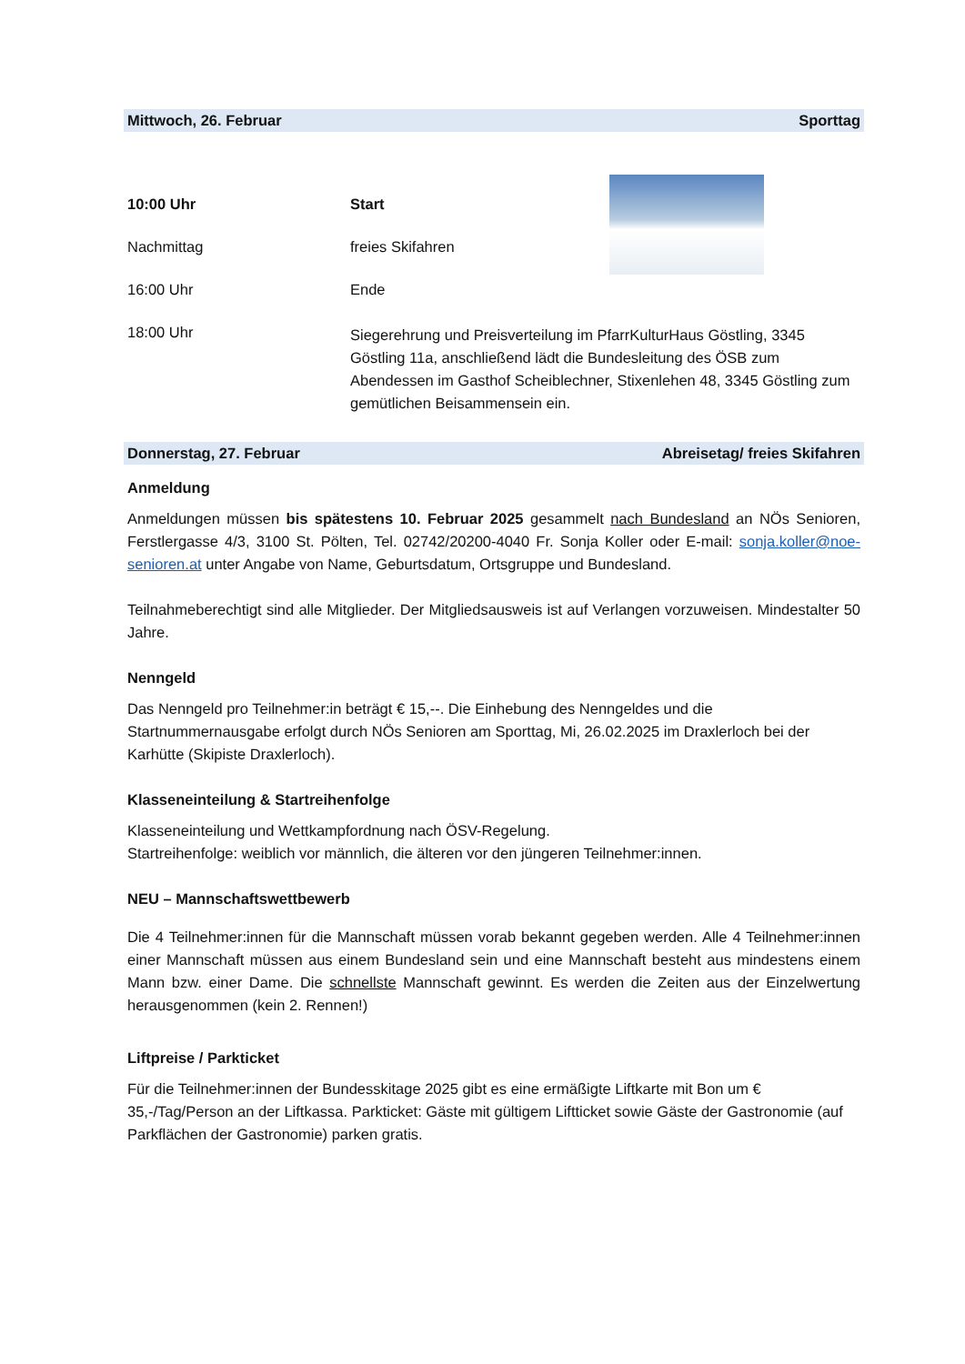Mittwoch, 26. Februar Sporttag
10:00 Uhr Start
Nachmittag freies Skifahren
16:00 Uhr Ende
18:00 Uhr
Siegerehrung und Preisverteilung im PfarrKulturHaus Göstling, 3345 Göstling 11a, anschließend lädt die Bundesleitung des ÖSB zum Abendessen im Gasthof Scheiblechner, Stixenlehen 48, 3345 Göstling zum gemütlichen Beisammensein ein.
Donnerstag, 27. Februar Abreisetag/ freies Skifahren
Anmeldung
Anmeldungen müssen bis spätestens 10. Februar 2025 gesammelt nach Bundesland an NÖs Senioren, Ferstlergasse 4/3, 3100 St. Pölten, Tel. 02742/20200-4040 Fr. Sonja Koller oder E-mail: sonja.koller@noe-senioren.at unter Angabe von Name, Geburtsdatum, Ortsgruppe und Bundesland.
Teilnahmeberechtigt sind alle Mitglieder. Der Mitgliedsausweis ist auf Verlangen vorzuweisen. Mindestalter 50 Jahre.
Nenngeld
Das Nenngeld pro Teilnehmer:in beträgt € 15,--. Die Einhebung des Nenngeldes und die Startnummernausgabe erfolgt durch NÖs Senioren am Sporttag, Mi, 26.02.2025 im Draxlerloch bei der Karhütte (Skipiste Draxlerloch).
Klasseneinteilung & Startreihenfolge
Klasseneinteilung und Wettkampfordnung nach ÖSV-Regelung.
Startreihenfolge: weiblich vor männlich, die älteren vor den jüngeren Teilnehmer:innen.
NEU – Mannschaftswettbewerb
Die 4 Teilnehmer:innen für die Mannschaft müssen vorab bekannt gegeben werden. Alle 4 Teilnehmer:innen einer Mannschaft müssen aus einem Bundesland sein und eine Mannschaft besteht aus mindestens einem Mann bzw. einer Dame. Die schnellste Mannschaft gewinnt. Es werden die Zeiten aus der Einzelwertung herausgenommen (kein 2. Rennen!)
Liftpreise / Parkticket
Für die Teilnehmer:innen der Bundesskitage 2025 gibt es eine ermäßigte Liftkarte mit Bon um € 35,-/Tag/Person an der Liftkassa. Parkticket: Gäste mit gültigem Liftticket sowie Gäste der Gastronomie (auf Parkflächen der Gastronomie) parken gratis.